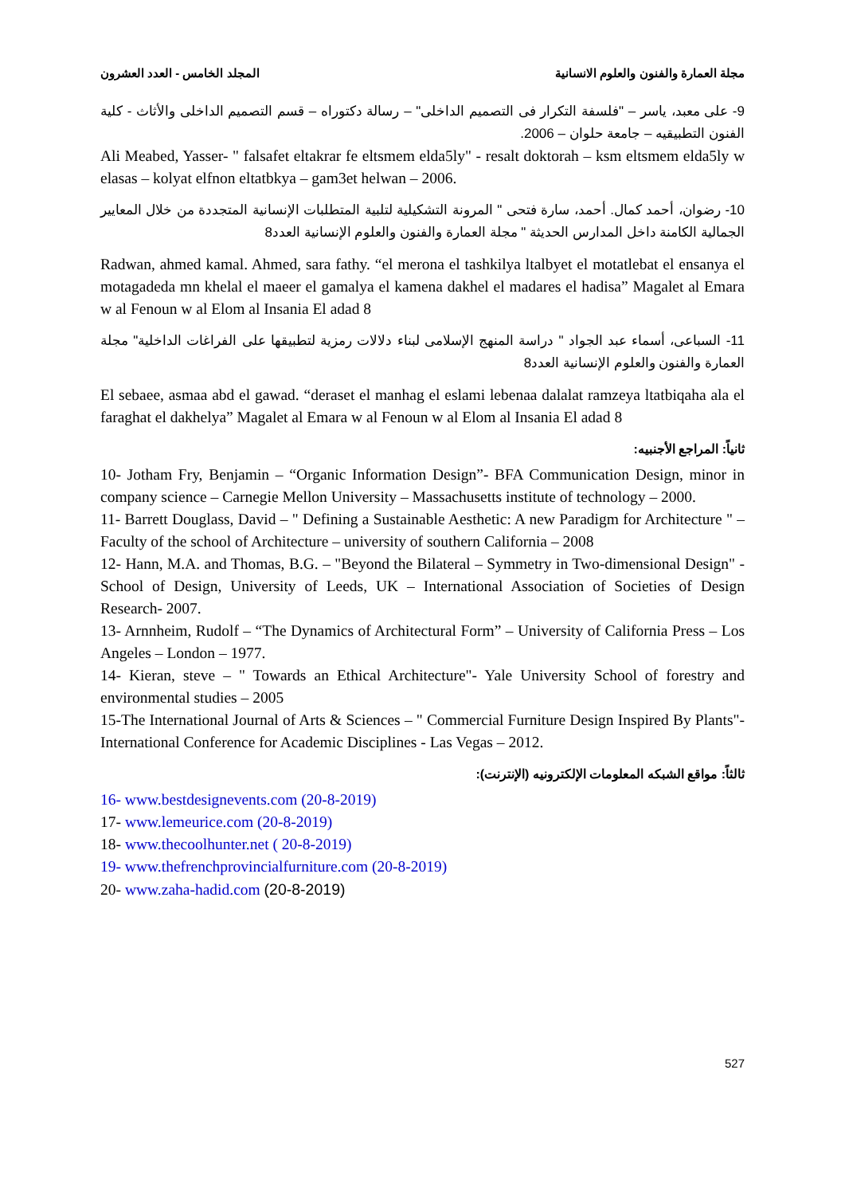مجلة العمارة والفنون والعلوم الانسانية المجلد الخامس - العدد العشرون
9- على معبد، ياسر – "فلسفة التكرار فى التصميم الداخلى" – رسالة دكتوراه – قسم التصميم الداخلى والأثاث - كلية الفنون التطبيقيه – جامعة حلوان – 2006.
Ali Meabed, Yasser- " falsafet eltakrar fe eltsmem elda5ly" - resalt doktorah – ksm eltsmem elda5ly w elasas – kolyat elfnon eltatbkya – gam3et helwan – 2006.
10- رضوان، أحمد كمال. أحمد، سارة فتحى " المرونة التشكيلية لتلبية المتطلبات الإنسانية المتجددة من خلال المعايير الجمالية الكامنة داخل المدارس الحديثة " مجلة العمارة والفنون والعلوم الإنسانية العدد8
Radwan, ahmed kamal. Ahmed, sara fathy. “el merona el tashkilya ltalbyet el motatlebat el ensanya el motagadeda mn khelal el maeer el gamalya el kamena dakhel el madares el hadisa” Magalet al Emara w al Fenoun w al Elom al Insania El adad 8
11- السباعى، أسماء عبد الجواد " دراسة المنهج الإسلامى لبناء دلالات رمزية لتطبيقها على الفراغات الداخلية" مجلة العمارة والفنون والعلوم الإنسانية العدد8
El sebaee, asmaa abd el gawad. “deraset el manhag el eslami lebenaa dalalat ramzeya ltatbiqaha ala el faraghat el dakhelya” Magalet al Emara w al Fenoun w al Elom al Insania El adad 8
ثانياً: المراجع الأجنبيه:
10- Jotham Fry, Benjamin – “Organic Information Design”- BFA Communication Design, minor in company science – Carnegie Mellon University – Massachusetts institute of technology – 2000.
11- Barrett Douglass, David – " Defining a Sustainable Aesthetic: A new Paradigm for Architecture " – Faculty of the school of Architecture – university of southern California – 2008
12- Hann, M.A. and Thomas, B.G. – "Beyond the Bilateral – Symmetry in Two-dimensional Design" - School of Design, University of Leeds, UK – International Association of Societies of Design Research- 2007.
13- Arnnheim, Rudolf – “The Dynamics of Architectural Form” – University of California Press – Los Angeles – London – 1977.
14- Kieran, steve – " Towards an Ethical Architecture"- Yale University School of forestry and environmental studies – 2005
15-The International Journal of Arts & Sciences – " Commercial Furniture Design Inspired By Plants"- International Conference for Academic Disciplines - Las Vegas – 2012.
ثالثاً: مواقع الشبكه المعلومات الإلكترونيه (الإنترنت):
16- www.bestdesignevents.com (20-8-2019)
17- www.lemeurice.com (20-8-2019)
18- www.thecoolhunter.net ( 20-8-2019)
19- www.thefrenchprovincialfurniture.com (20-8-2019)
20- www.zaha-hadid.com (20-8-2019)
527